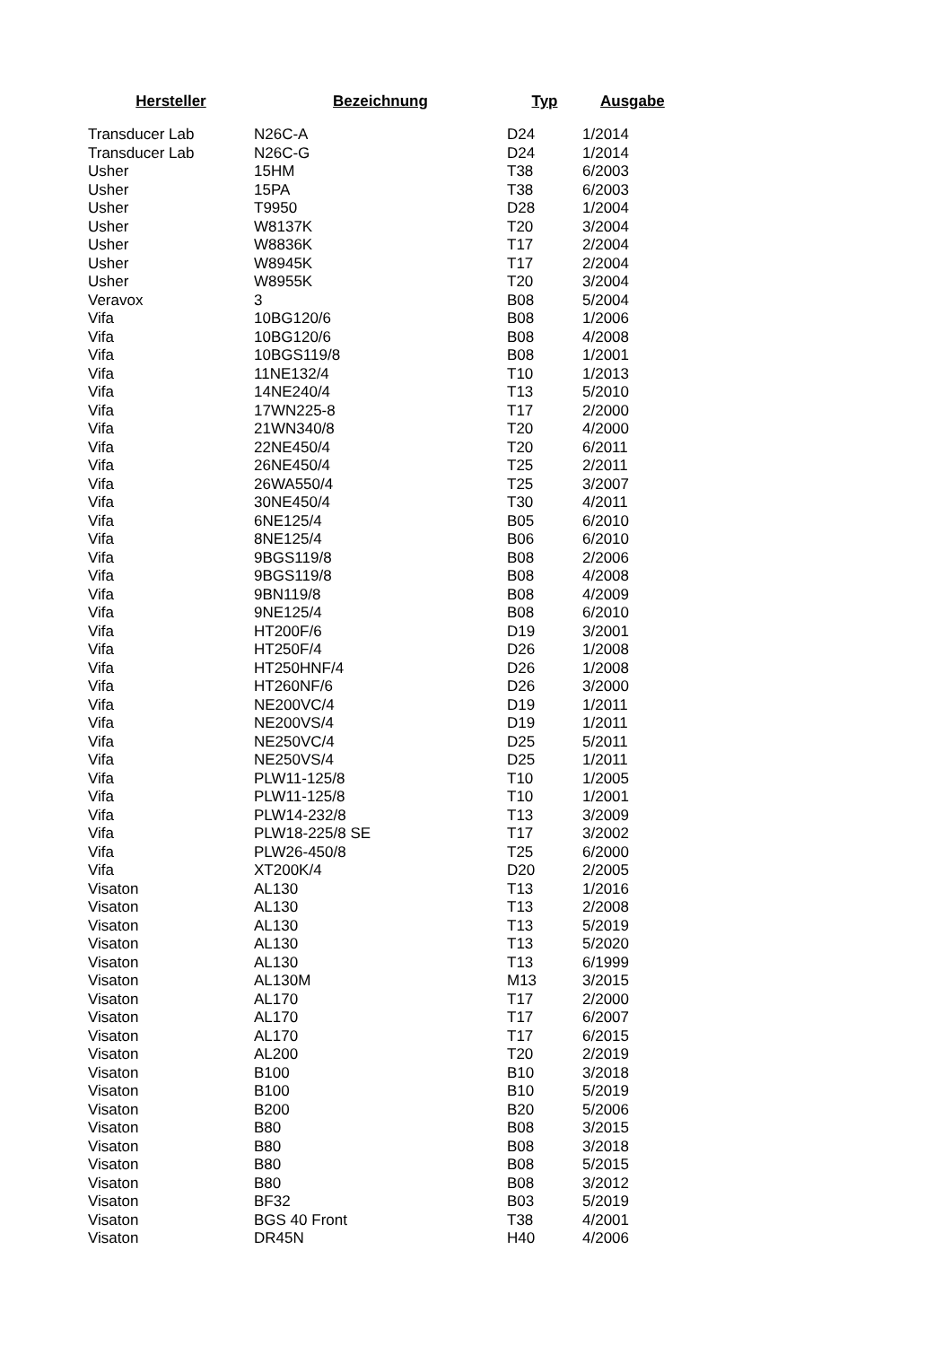| Hersteller | Bezeichnung | Typ | Ausgabe |
| --- | --- | --- | --- |
| Transducer Lab | N26C-A | D24 | 1/2014 |
| Transducer Lab | N26C-G | D24 | 1/2014 |
| Usher | 15HM | T38 | 6/2003 |
| Usher | 15PA | T38 | 6/2003 |
| Usher | T9950 | D28 | 1/2004 |
| Usher | W8137K | T20 | 3/2004 |
| Usher | W8836K | T17 | 2/2004 |
| Usher | W8945K | T17 | 2/2004 |
| Usher | W8955K | T20 | 3/2004 |
| Veravox | 3 | B08 | 5/2004 |
| Vifa | 10BG120/6 | B08 | 1/2006 |
| Vifa | 10BG120/6 | B08 | 4/2008 |
| Vifa | 10BGS119/8 | B08 | 1/2001 |
| Vifa | 11NE132/4 | T10 | 1/2013 |
| Vifa | 14NE240/4 | T13 | 5/2010 |
| Vifa | 17WN225-8 | T17 | 2/2000 |
| Vifa | 21WN340/8 | T20 | 4/2000 |
| Vifa | 22NE450/4 | T20 | 6/2011 |
| Vifa | 26NE450/4 | T25 | 2/2011 |
| Vifa | 26WA550/4 | T25 | 3/2007 |
| Vifa | 30NE450/4 | T30 | 4/2011 |
| Vifa | 6NE125/4 | B05 | 6/2010 |
| Vifa | 8NE125/4 | B06 | 6/2010 |
| Vifa | 9BGS119/8 | B08 | 2/2006 |
| Vifa | 9BGS119/8 | B08 | 4/2008 |
| Vifa | 9BN119/8 | B08 | 4/2009 |
| Vifa | 9NE125/4 | B08 | 6/2010 |
| Vifa | HT200F/6 | D19 | 3/2001 |
| Vifa | HT250F/4 | D26 | 1/2008 |
| Vifa | HT250HNF/4 | D26 | 1/2008 |
| Vifa | HT260NF/6 | D26 | 3/2000 |
| Vifa | NE200VC/4 | D19 | 1/2011 |
| Vifa | NE200VS/4 | D19 | 1/2011 |
| Vifa | NE250VC/4 | D25 | 5/2011 |
| Vifa | NE250VS/4 | D25 | 1/2011 |
| Vifa | PLW11-125/8 | T10 | 1/2005 |
| Vifa | PLW11-125/8 | T10 | 1/2001 |
| Vifa | PLW14-232/8 | T13 | 3/2009 |
| Vifa | PLW18-225/8 SE | T17 | 3/2002 |
| Vifa | PLW26-450/8 | T25 | 6/2000 |
| Vifa | XT200K/4 | D20 | 2/2005 |
| Visaton | AL130 | T13 | 1/2016 |
| Visaton | AL130 | T13 | 2/2008 |
| Visaton | AL130 | T13 | 5/2019 |
| Visaton | AL130 | T13 | 5/2020 |
| Visaton | AL130 | T13 | 6/1999 |
| Visaton | AL130M | M13 | 3/2015 |
| Visaton | AL170 | T17 | 2/2000 |
| Visaton | AL170 | T17 | 6/2007 |
| Visaton | AL170 | T17 | 6/2015 |
| Visaton | AL200 | T20 | 2/2019 |
| Visaton | B100 | B10 | 3/2018 |
| Visaton | B100 | B10 | 5/2019 |
| Visaton | B200 | B20 | 5/2006 |
| Visaton | B80 | B08 | 3/2015 |
| Visaton | B80 | B08 | 3/2018 |
| Visaton | B80 | B08 | 5/2015 |
| Visaton | B80 | B08 | 3/2012 |
| Visaton | BF32 | B03 | 5/2019 |
| Visaton | BGS 40 Front | T38 | 4/2001 |
| Visaton | DR45N | H40 | 4/2006 |